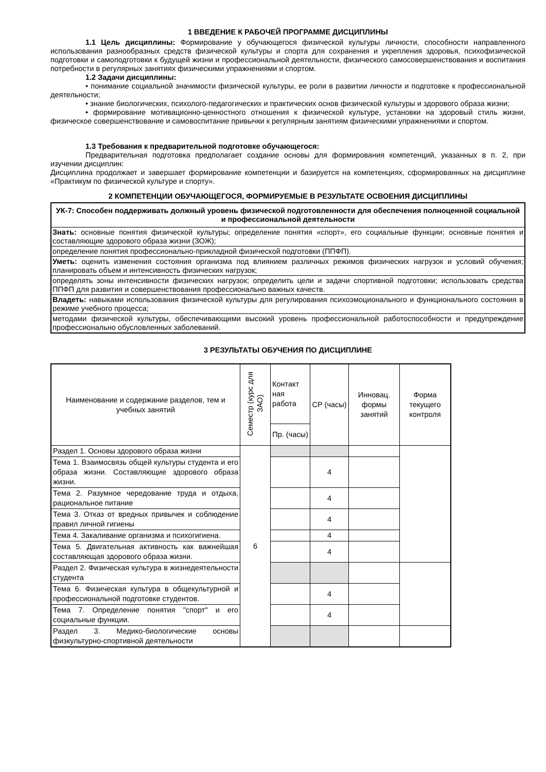1 ВВЕДЕНИЕ К РАБОЧЕЙ ПРОГРАММЕ ДИСЦИПЛИНЫ
1.1 Цель дисциплины: Формирование у обучающегося физической культуры личности, способности направленного использования разнообразных средств физической культуры и спорта для сохранения и укрепления здоровья, психофизической подготовки и самоподготовки к будущей жизни и профессиональной деятельности, физического самосовершенствования и воспитания потребности в регулярных занятиях физическими упражнениями и спортом.
1.2 Задачи дисциплины:
• понимание социальной значимости физической культуры, ее роли в развитии личности и подготовке к профессиональной деятельности;
• знание биологических, психолого-педагогических и практических основ физической культуры и здорового образа жизни;
• формирование мотивационно-ценностного отношения к физической культуре, установки на здоровый стиль жизни, физическое совершенствование и самовоспитание привычки к регулярным занятиям физическими упражнениями и спортом.
1.3 Требования к предварительной подготовке обучающегося:
Предварительная подготовка предполагает создание основы для формирования компетенций, указанных в п. 2, при изучении дисциплин:
Дисциплина продолжает и завершает формирование компетенции и базируется на компетенциях, сформированных на дисциплине «Практикум по физической культуре и спорту».
2 КОМПЕТЕНЦИИ ОБУЧАЮЩЕГОСЯ, ФОРМИРУЕМЫЕ В РЕЗУЛЬТАТЕ ОСВОЕНИЯ ДИСЦИПЛИНЫ
| УК-7: Способен поддерживать должный уровень физической подготовленности для обеспечения полноценной социальной и профессиональной деятельности |
| Знать: основные понятия физической культуры; определение понятия «спорт», его социальные функции; основные понятия и составляющие здорового образа жизни (ЗОЖ); |
| определение понятия профессионально-прикладной физической подготовки (ППФП). |
| Уметь: оценить изменения состояния организма под влиянием различных режимов физических нагрузок и условий обучения; планировать объем и интенсивность физических нагрузок; |
| определять зоны интенсивности физических нагрузок; определить цели и задачи спортивной подготовки; использовать средства ППФП для развития и совершенствования профессионально важных качеств. |
| Владеть: навыками использования физической культуры для регулирования психоэмоционального и функционального состояния в режиме учебного процесса; |
| методами физической культуры, обеспечивающими высокий уровень профессиональной работоспособности и предупреждение профессионально обусловленных заболеваний. |
3 РЕЗУЛЬТАТЫ ОБУЧЕНИЯ ПО ДИСЦИПЛИНЕ
| Наименование и содержание разделов, тем и учебных занятий | Семестр (курс для ЗАО) | Контакт ная работа | СР (часы) | Инновац. формы занятий | Форма текущего контроля |
| --- | --- | --- | --- | --- | --- |
| | | Пр. (часы) | | | |
| Раздел 1. Основы здорового образа жизни | 6 | | | | |
| Тема 1. Взаимосвязь общей культуры студента и его образа жизни. Составляющие здорового образа жизни. | | | 4 | | |
| Тема 2. Разумное чередование труда и отдыха, рациональное питание | | | 4 | | |
| Тема 3. Отказ от вредных привычек и соблюдение правил личной гигиены | | | 4 | | |
| Тема 4. Закаливание организма и психогигиена. | | | 4 | | |
| Тема 5. Двигательная активность как важнейшая составляющая здорового образа жизни. | | | 4 | | |
| Раздел 2. Физическая культура в жизнедеятельности студента | | | | | |
| Тема 6. Физическая культура в общекультурной и профессиональной подготовке студентов. | | | 4 | | |
| Тема 7. Определение понятия "спорт" и его социальные функции. | | | 4 | | |
| Раздел 3. Медико-биологические основы физкультурно-спортивной деятельности | | | | | |